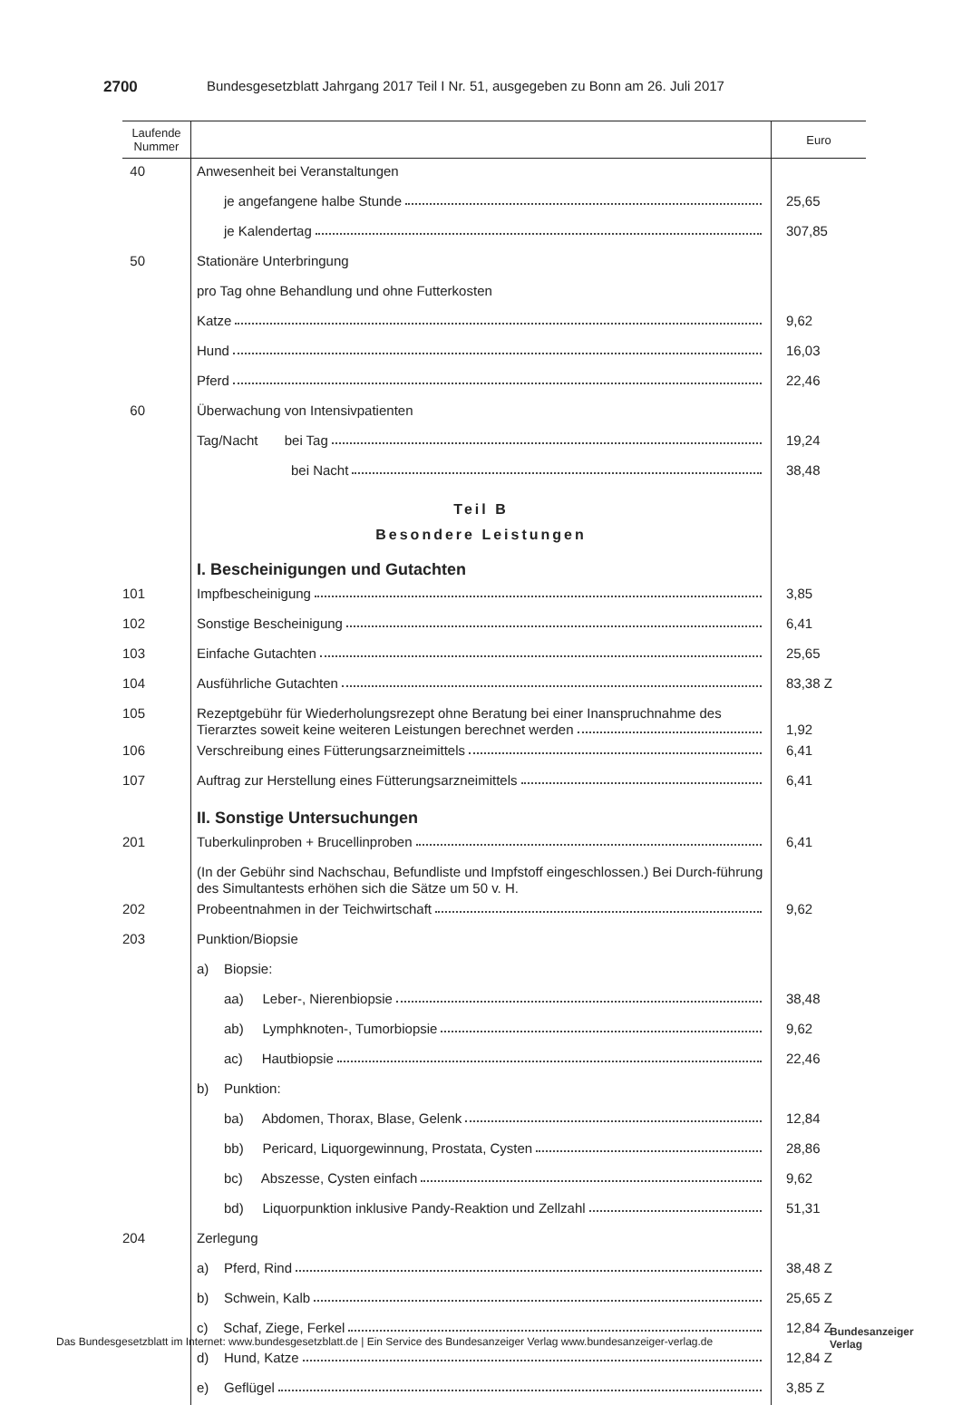2700 Bundesgesetzblatt Jahrgang 2017 Teil I Nr. 51, ausgegeben zu Bonn am 26. Juli 2017
| Laufende Nummer | | Euro |
| --- | --- | --- |
| 40 | Anwesenheit bei Veranstaltungen | |
| | je angefangene halbe Stunde | 25,65 |
| | je Kalendertag | 307,85 |
| 50 | Stationäre Unterbringung | |
| | pro Tag ohne Behandlung und ohne Futterkosten | |
| | Katze | 9,62 |
| | Hund | 16,03 |
| | Pferd | 22,46 |
| 60 | Überwachung von Intensivpatienten | |
| | Tag/Nacht bei Tag | 19,24 |
| | bei Nacht | 38,48 |
| | Teil B Besondere Leistungen I. Bescheinigungen und Gutachten | |
| 101 | Impfbescheinigung | 3,85 |
| 102 | Sonstige Bescheinigung | 6,41 |
| 103 | Einfache Gutachten | 25,65 |
| 104 | Ausführliche Gutachten | 83,38 Z |
| 105 | Rezeptgebühr für Wiederholungsrezept ohne Beratung bei einer Inanspruchnahme des Tierarztes soweit keine weiteren Leistungen berechnet werden | 1,92 |
| 106 | Verschreibung eines Fütterungsarzneimittels | 6,41 |
| 107 | Auftrag zur Herstellung eines Fütterungsarzneimittels | 6,41 |
| | II. Sonstige Untersuchungen | |
| 201 | Tuberkulinproben + Brucellinproben | 6,41 |
| | (In der Gebühr sind Nachschau, Befundliste und Impfstoff eingeschlossen.) Bei Durch-führung des Simultantests erhöhen sich die Sätze um 50 v. H. | |
| 202 | Probeentnahmen in der Teichwirtschaft | 9,62 |
| 203 | Punktion/Biopsie | |
| | a) Biopsie: | |
| | aa) Leber-, Nierenbiopsie | 38,48 |
| | ab) Lymphknoten-, Tumorbiopsie | 9,62 |
| | ac) Hautbiopsie | 22,46 |
| | b) Punktion: | |
| | ba) Abdomen, Thorax, Blase, Gelenk | 12,84 |
| | bb) Pericard, Liquorgewinnung, Prostata, Cysten | 28,86 |
| | bc) Abszesse, Cysten einfach | 9,62 |
| | bd) Liquorpunktion inklusive Pandy-Reaktion und Zellzahl | 51,31 |
| 204 | Zerlegung | |
| | a) Pferd, Rind | 38,48 Z |
| | b) Schwein, Kalb | 25,65 Z |
| | c) Schaf, Ziege, Ferkel | 12,84 Z |
| | d) Hund, Katze | 12,84 Z |
| | e) Geflügel | 3,85 Z |
Das Bundesgesetzblatt im Internet: www.bundesgesetzblatt.de | Ein Service des Bundesanzeiger Verlag www.bundesanzeiger-verlag.de
Bundesanzeiger
Verlag